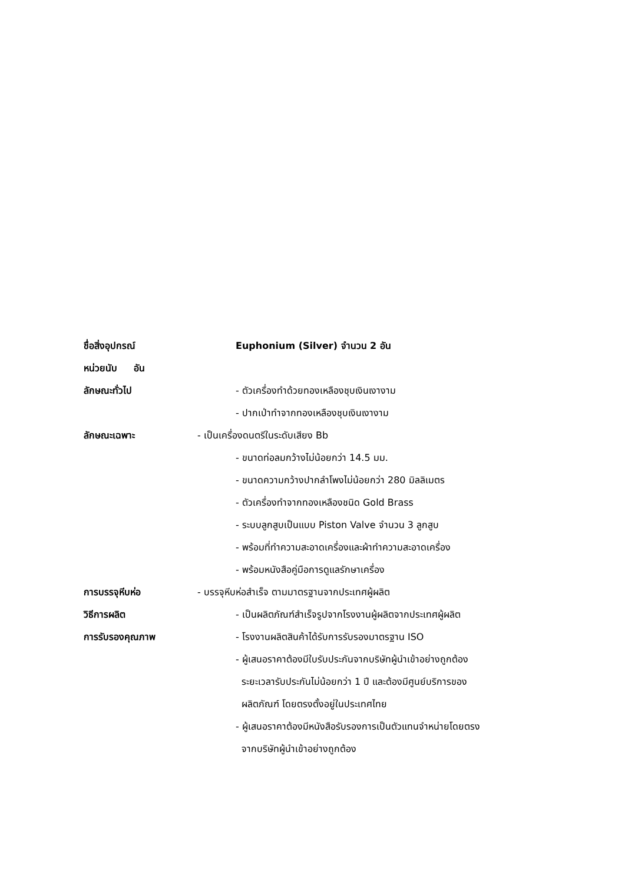ชื่อสิ่งอุปกรณ์ Euphonium (Silver) จำนวน 2 อัน
หน่วยนับ อัน
ลักษณะทั่วไป
- ตัวเครื่องทำด้วยทองเหลืองชุบเงินเงางาม
- ปากเป่าทำจากทองเหลืองชุบเงินเงางาม
ลักษณะเฉพาะ
- เป็นเครื่องดนตรีในระดับเสียง Bb
- ขนาดท่อลมกว้างไม่น้อยกว่า 14.5 มม.
- ขนาดความกว้างปากลำโพงไม่น้อยกว่า 280 มิลลิเมตร
- ตัวเครื่องทำจากทองเหลืองชนิด Gold Brass
- ระบบลูกสูบเป็นแบบ Piston Valve จำนวน 3 ลูกสูบ
- พร้อมที่ทำความสะอาดเครื่องและผ้าทำความสะอาดเครื่อง
- พร้อมหนังสือคู่มือการดูแลรักษาเครื่อง
การบรรจุหีบห่อ
- บรรจุหีบห่อสำเร็จ ตามมาตรฐานจากประเทศผู้ผลิต
วิธีการผลิต
- เป็นผลิตภัณฑ์สำเร็จรูปจากโรงงานผู้ผลิตจากประเทศผู้ผลิต
การรับรองคุณภาพ
- โรงงานผลิตสินค้าได้รับการรับรองมาตรฐาน ISO
- ผู้เสนอราคาต้องมีใบรับประกันจากบริษัทผู้นำเข้าอย่างถูกต้อง
ระยะเวลารับประกันไม่น้อยกว่า 1 ปี และต้องมีศูนย์บริการของ
ผลิตภัณฑ์ โดยตรงตั้งอยู่ในประเทศไทย
- ผู้เสนอราคาต้องมีหนังสือรับรองการเป็นตัวแทนจำหน่ายโดยตรง
จากบริษัทผู้นำเข้าอย่างถูกต้อง